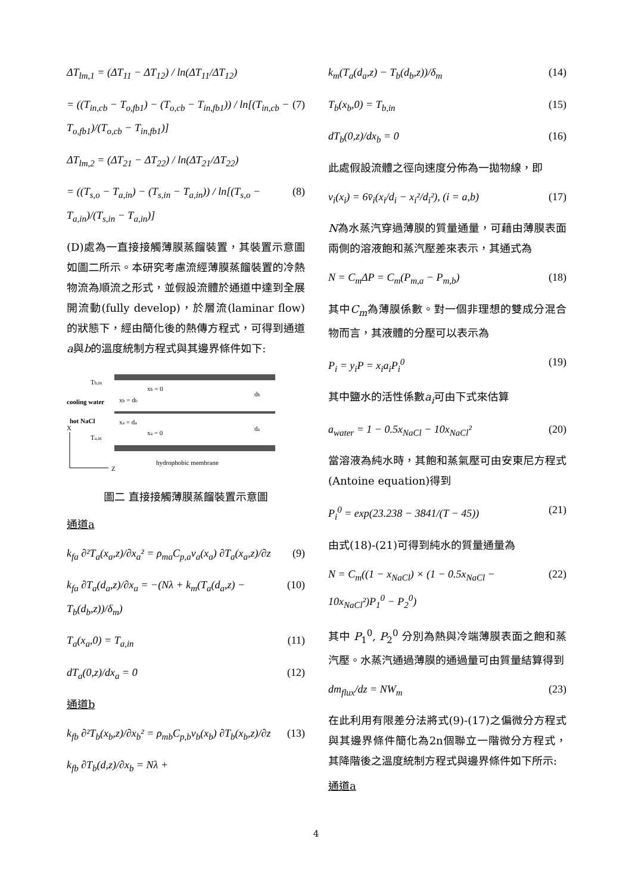ΔT<sub>lm,1</sub> = (ΔT<sub>11</sub> − ΔT<sub>12</sub>) / ln(ΔT<sub>11</sub>/ΔT<sub>12</sub>)
= ((T<sub>in,cb</sub> − T<sub>o,fb1</sub>) − (T<sub>o,cb</sub> − T<sub>in,fb1</sub>)) / ln[(T<sub>in,cb</sub> − T<sub>o,fb1</sub>)/(T<sub>o,cb</sub> − T<sub>in,fb1</sub>)] (7)
ΔT<sub>lm,2</sub> = (ΔT<sub>21</sub> − ΔT<sub>22</sub>) / ln(ΔT<sub>21</sub>/ΔT<sub>22</sub>)
= ((T<sub>s,o</sub> − T<sub>a,in</sub>) − (T<sub>s,in</sub> − T<sub>a,in</sub>)) / ln[(T<sub>s,o</sub> − T<sub>a,in</sub>)/(T<sub>s,in</sub> − T<sub>a,in</sub>)] (8)
(D)處為一直接接觸薄膜蒸餾裝置，其裝置示意圖如圖二所示。本研究考慮流經薄膜蒸餾裝置的冷熱物流為順流之形式，並假設流體於通道中達到全展開流動(fully develop)，於層流(laminar flow)的狀態下，經由簡化後的熱傳方程式，可得到通道a與b的溫度統制方程式與其邊界條件如下:
Tb,in
cooling water
hot NaCl
X
Ta,in
xb = 0
xb = db
xa = da
xa = 0
db
da
hydrophobic membrane
Z
圖二 直接接觸薄膜蒸餾裝置示意圖
通道a
k<sub>fa</sub> ∂²T<sub>a</sub>(x<sub>a</sub>,z)/∂x<sub>a</sub>² = ρ<sub>ma</sub>C<sub>p,a</sub>v<sub>a</sub>(x<sub>a</sub>) ∂T<sub>a</sub>(x<sub>a</sub>,z)/∂z (9)
k<sub>fa</sub> ∂T<sub>a</sub>(d<sub>a</sub>,z)/∂x<sub>a</sub> = −(Nλ + k<sub>m</sub>(T<sub>a</sub>(d<sub>a</sub>,z) − T<sub>b</sub>(d<sub>b</sub>,z))/δ<sub>m</sub>) (10)
T<sub>a</sub>(x<sub>a</sub>,0) = T<sub>a,in</sub> (11)
dT<sub>a</sub>(0,z)/dx<sub>a</sub> = 0 (12)
通道b
k<sub>fb</sub> ∂²T<sub>b</sub>(x<sub>b</sub>,z)/∂x<sub>b</sub>² = ρ<sub>mb</sub>C<sub>p,b</sub>v<sub>b</sub>(x<sub>b</sub>) ∂T<sub>b</sub>(x<sub>b</sub>,z)/∂z (13)
k<sub>fb</sub> ∂T<sub>b</sub>(d,z)/∂x<sub>b</sub> = Nλ +
k<sub>m</sub>(T<sub>a</sub>(d<sub>a</sub>,z) − T<sub>b</sub>(d<sub>b</sub>,z))/δ<sub>m</sub> (14)
T<sub>b</sub>(x<sub>b</sub>,0) = T<sub>b,in</sub> (15)
dT<sub>b</sub>(0,z)/dx<sub>b</sub> = 0 (16)
此處假設流體之徑向速度分佈為一拋物線，即
v<sub>i</sub>(x<sub>i</sub>) = 6v̄<sub>i</sub>(x<sub>i</sub>/d<sub>i</sub> − x<sub>i</sub>²/d<sub>i</sub>²), (i = a,b) (17)
N為水蒸汽穿過薄膜的質量通量，可藉由薄膜表面兩側的溶液飽和蒸汽壓差來表示，其通式為
N = C<sub>m</sub>ΔP = C<sub>m</sub>(P<sub>m,a</sub> − P<sub>m,b</sub>) (18)
其中C<sub>m</sub>為薄膜係數。對一個非理想的雙成分混合物而言，其液體的分壓可以表示為
P<sub>i</sub> = y<sub>i</sub>P = x<sub>i</sub>a<sub>i</sub>P<sub>i</sub><sup>0</sup> (19)
其中鹽水的活性係數a<sub>i</sub>可由下式來估算
a<sub>water</sub> = 1 − 0.5x<sub>NaCl</sub> − 10x<sub>NaCl</sub>² (20)
當溶液為純水時，其飽和蒸氣壓可由安東尼方程式(Antoine equation)得到
P<sub>i</sub><sup>0</sup> = exp(23.238 − 3841/(T − 45)) (21)
由式(18)-(21)可得到純水的質量通量為
N = C<sub>m</sub>((1 − x<sub>NaCl</sub>) × (1 − 0.5x<sub>NaCl</sub> − 10x<sub>NaCl</sub>²)P<sub>1</sub><sup>0</sup> − P<sub>2</sub><sup>0</sup>) (22)
其中 P<sub>1</sub><sup>0</sup>, P<sub>2</sub><sup>0</sup> 分別為熱與冷端薄膜表面之飽和蒸汽壓。水蒸汽通過薄膜的通過量可由質量結算得到
dm<sub>flux</sub>/dz = NW<sub>m</sub> (23)
在此利用有限差分法將式(9)-(17)之偏微分方程式與其邊界條件簡化為2n個聯立一階微分方程式，其降階後之溫度統制方程式與邊界條件如下所示:
通道a
4